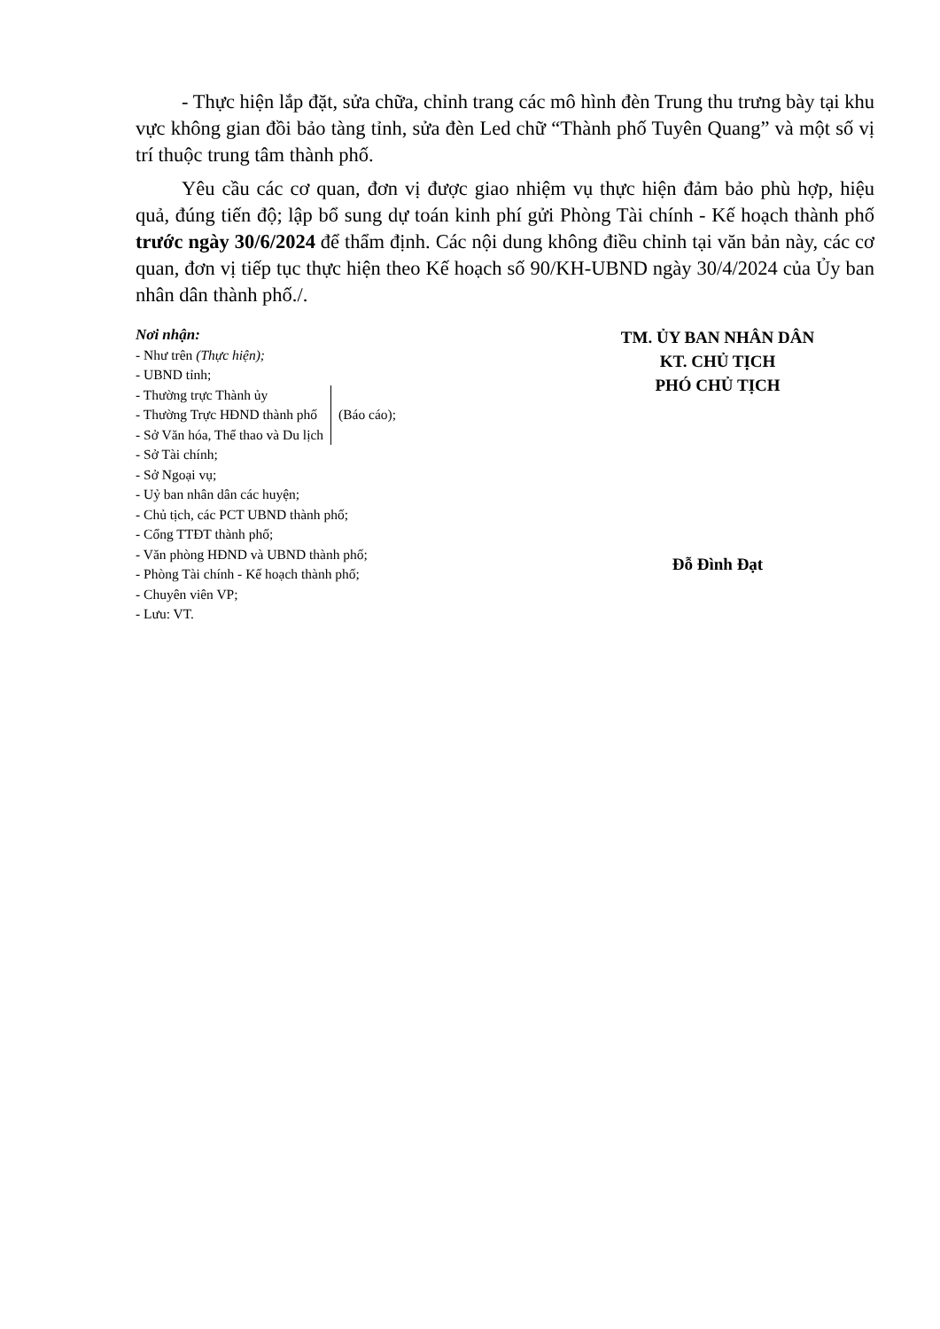- Thực hiện lắp đặt, sửa chữa, chỉnh trang các mô hình đèn Trung thu trưng bày tại khu vực không gian đồi bảo tàng tỉnh, sửa đèn Led chữ “Thành phố Tuyên Quang” và một số vị trí thuộc trung tâm thành phố.
Yêu cầu các cơ quan, đơn vị được giao nhiệm vụ thực hiện đảm bảo phù hợp, hiệu quả, đúng tiến độ; lập bổ sung dự toán kinh phí gửi Phòng Tài chính - Kế hoạch thành phố trước ngày 30/6/2024 để thẩm định. Các nội dung không điều chỉnh tại văn bản này, các cơ quan, đơn vị tiếp tục thực hiện theo Kế hoạch số 90/KH-UBND ngày 30/4/2024 của Ủy ban nhân dân thành phố./.
Nơi nhận:
- Như trên (Thực hiện);
- UBND tỉnh;
- Thường trực Thành ủy
- Thường Trực HĐND thành phố
- Sở Văn hóa, Thể thao và Du lịch
(Báo cáo);
- Sở Tài chính;
- Sở Ngoại vụ;
- Uỷ ban nhân dân các huyện;
- Chủ tịch, các PCT UBND thành phố;
- Cổng TTĐT thành phố;
- Văn phòng HĐND và UBND thành phố;
- Phòng Tài chính - Kế hoạch thành phố;
- Chuyên viên VP;
- Lưu: VT.
TM. ỦY BAN NHÂN DÂN
KT. CHỦ TỊCH
PHÓ CHỦ TỊCH
Đỗ Đình Đạt